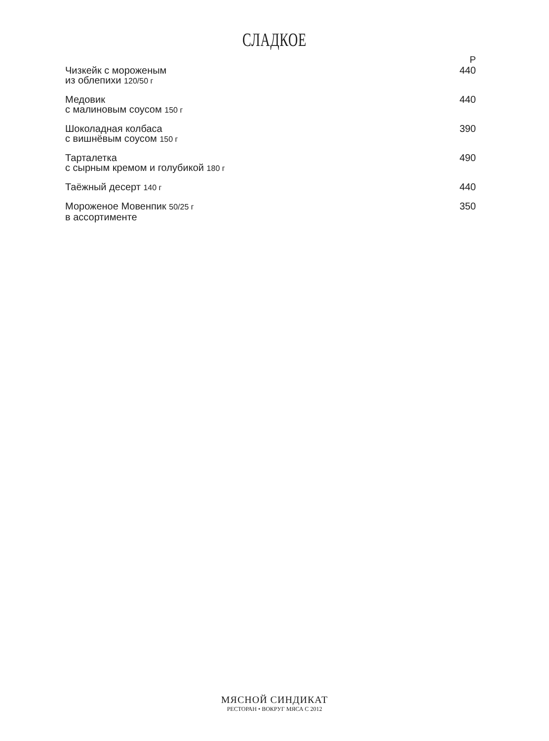СЛАДКОЕ
Р
| Чизкейк с мороженым из облепихи 120/50 г | 440 |
| Медовик с малиновым соусом 150 г | 440 |
| Шоколадная колбаса с вишнёвым соусом 150 г | 390 |
| Тарталетка с сырным кремом и голубикой 180 г | 490 |
| Таёжный десерт 140 г | 440 |
| Мороженое Мовенпик 50/25 г в ассортименте | 350 |
МЯСНОЙ СИНДИКАТ
РЕСТОРАН • ВОКРУГ МЯСА С 2012